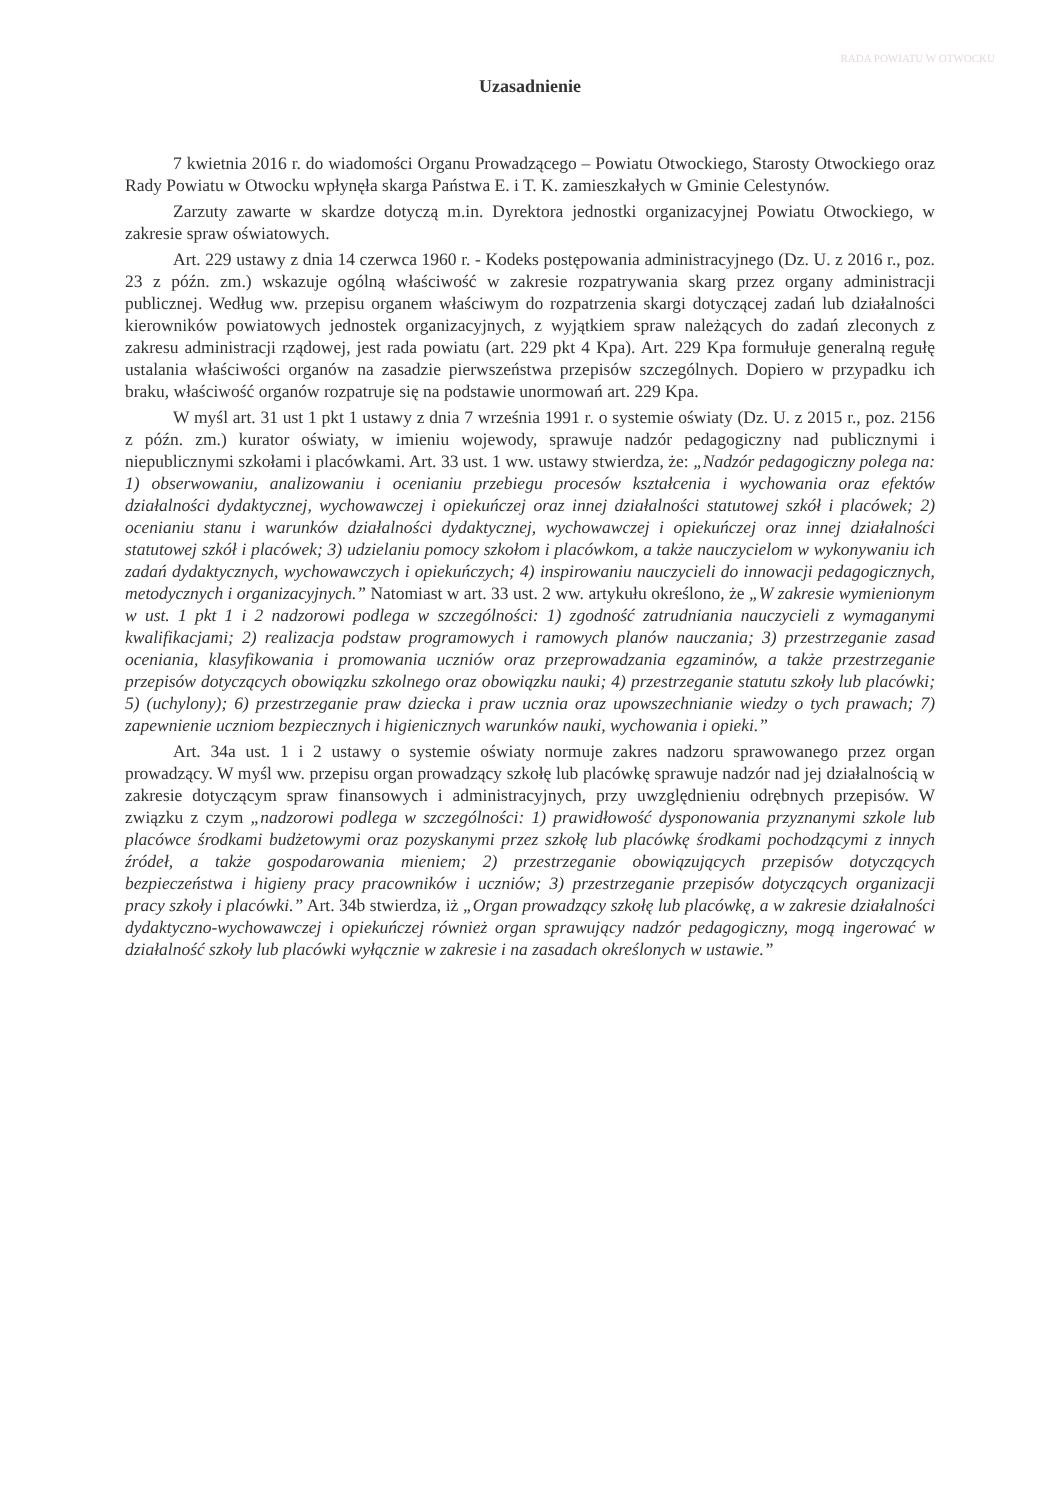RADA POWIATU W OTWOCKU
Uzasadnienie
7 kwietnia 2016 r. do wiadomości Organu Prowadzącego – Powiatu Otwockiego, Starosty Otwockiego oraz Rady Powiatu w Otwocku wpłynęła skarga Państwa E. i T. K. zamieszkałych w Gminie Celestynów.
Zarzuty zawarte w skardze dotyczą m.in. Dyrektora jednostki organizacyjnej Powiatu Otwockiego, w zakresie spraw oświatowych.
Art. 229 ustawy z dnia 14 czerwca 1960 r. - Kodeks postępowania administracyjnego (Dz. U. z 2016 r., poz. 23 z późn. zm.) wskazuje ogólną właściwość w zakresie rozpatrywania skarg przez organy administracji publicznej. Według ww. przepisu organem właściwym do rozpatrzenia skargi dotyczącej zadań lub działalności kierowników powiatowych jednostek organizacyjnych, z wyjątkiem spraw należących do zadań zleconych z zakresu administracji rządowej, jest rada powiatu (art. 229 pkt 4 Kpa). Art. 229 Kpa formułuje generalną regułę ustalania właściwości organów na zasadzie pierwszeństwa przepisów szczególnych. Dopiero w przypadku ich braku, właściwość organów rozpatruje się na podstawie unormowań art. 229 Kpa.
W myśl art. 31 ust 1 pkt 1 ustawy z dnia 7 września 1991 r. o systemie oświaty (Dz. U. z 2015 r., poz. 2156 z późn. zm.) kurator oświaty, w imieniu wojewody, sprawuje nadzór pedagogiczny nad publicznymi i niepublicznymi szkołami i placówkami. Art. 33 ust. 1 ww. ustawy stwierdza, że: „Nadzór pedagogiczny polega na: 1) obserwowaniu, analizowaniu i ocenianiu przebiegu procesów kształcenia i wychowania oraz efektów działalności dydaktycznej, wychowawczej i opiekuńczej oraz innej działalności statutowej szkół i placówek; 2) ocenianiu stanu i warunków działalności dydaktycznej, wychowawczej i opiekuńczej oraz innej działalności statutowej szkół i placówek; 3) udzielaniu pomocy szkołom i placówkom, a także nauczycielom w wykonywaniu ich zadań dydaktycznych, wychowawczych i opiekuńczych; 4) inspirowaniu nauczycieli do innowacji pedagogicznych, metodycznych i organizacyjnych.” Natomiast w art. 33 ust. 2 ww. artykułu określono, że „W zakresie wymienionym w ust. 1 pkt 1 i 2 nadzorowi podlega w szczególności: 1) zgodność zatrudniania nauczycieli z wymaganymi kwalifikacjami; 2) realizacja podstaw programowych i ramowych planów nauczania; 3) przestrzeganie zasad oceniania, klasyfikowania i promowania uczniów oraz przeprowadzania egzaminów, a także przestrzeganie przepisów dotyczących obowiązku szkolnego oraz obowiązku nauki; 4) przestrzeganie statutu szkoły lub placówki; 5) (uchylony); 6) przestrzeganie praw dziecka i praw ucznia oraz upowszechnianie wiedzy o tych prawach; 7) zapewnienie uczniom bezpiecznych i higienicznych warunków nauki, wychowania i opieki.”
Art. 34a ust. 1 i 2 ustawy o systemie oświaty normuje zakres nadzoru sprawowanego przez organ prowadzący. W myśl ww. przepisu organ prowadzący szkołę lub placówkę sprawuje nadzór nad jej działalnością w zakresie dotyczącym spraw finansowych i administracyjnych, przy uwzględnieniu odrębnych przepisów. W związku z czym „nadzorowi podlega w szczególności: 1) prawidłowość dysponowania przyznanymi szkole lub placówce środkami budżetowymi oraz pozyskanymi przez szkołę lub placówkę środkami pochodzącymi z innych źródeł, a także gospodarowania mieniem; 2) przestrzeganie obowiązujących przepisów dotyczących bezpieczeństwa i higieny pracy pracowników i uczniów; 3) przestrzeganie przepisów dotyczących organizacji pracy szkoły i placówki.” Art. 34b stwierdza, iż „Organ prowadzący szkołę lub placówkę, a w zakresie działalności dydaktyczno-wychowawczej i opiekuńczej również organ sprawujący nadzór pedagogiczny, mogą ingerować w działalność szkoły lub placówki wyłącznie w zakresie i na zasadach określonych w ustawie.”